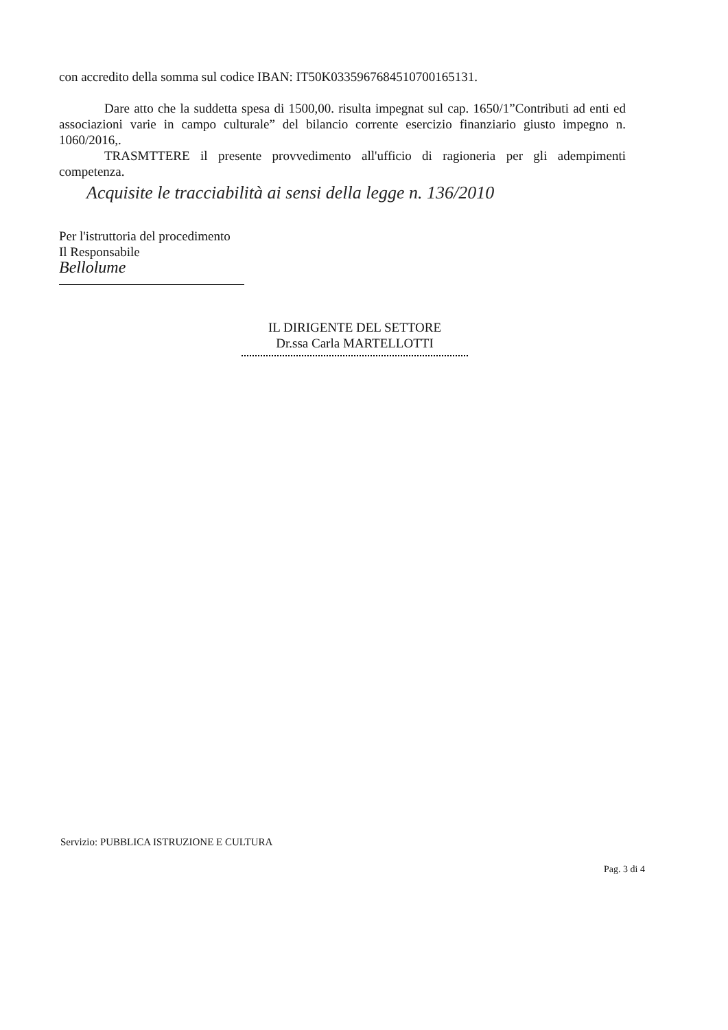con accredito della somma sul codice IBAN: IT50K0335967684510700165131.
Dare atto che la suddetta spesa di 1500,00. risulta impegnat sul cap. 1650/1”Contributi ad enti ed associazioni varie in campo culturale” del bilancio corrente esercizio finanziario giusto impegno n. 1060/2016,.
TRASMTTERE il presente provvedimento all'ufficio di ragioneria per gli adempimenti competenza.
Acquisite le tracciabilità ai sensi della legge n. 136/2010
Per l'istruttoria del procedimento
Il Responsabile
Bellolume
IL DIRIGENTE DEL SETTORE
Dr.ssa Carla MARTELLOTTI
Servizio: PUBBLICA ISTRUZIONE E CULTURA
Pag. 3 di 4